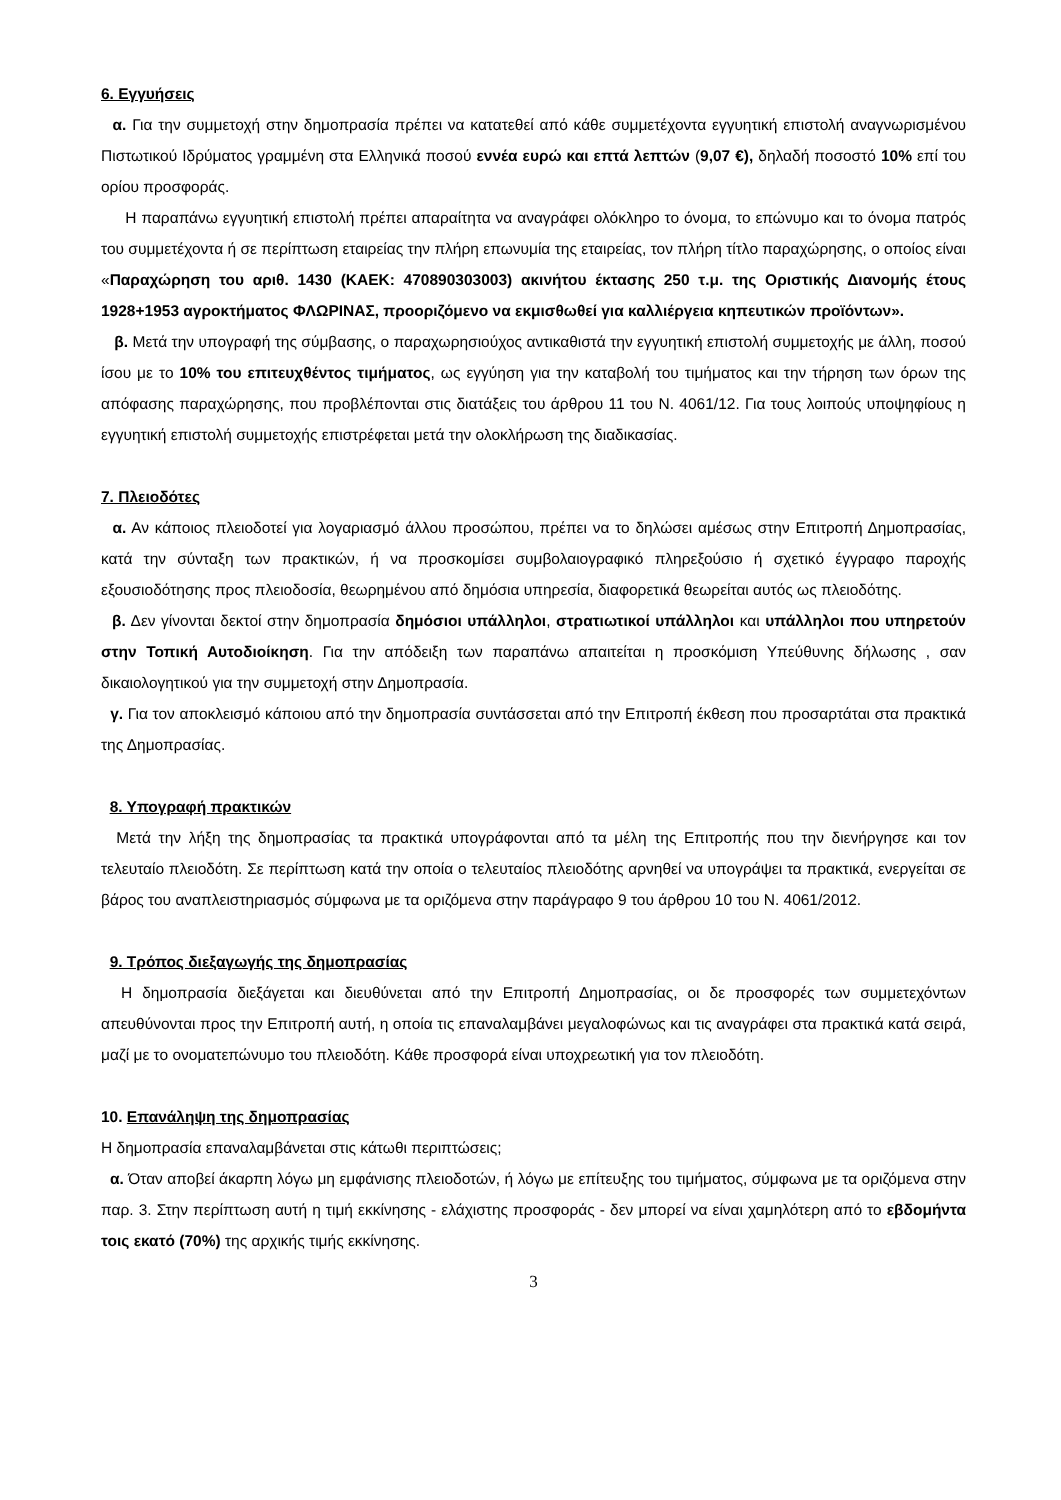6. Εγγυήσεις
α. Για την συμμετοχή στην δημοπρασία πρέπει να κατατεθεί από κάθε συμμετέχοντα εγγυητική επιστολή αναγνωρισμένου Πιστωτικού Ιδρύματος γραμμένη στα Ελληνικά ποσού εννέα ευρώ και επτά λεπτών (9,07 €), δηλαδή ποσοστό 10% επί του ορίου προσφοράς.
Η παραπάνω εγγυητική επιστολή πρέπει απαραίτητα να αναγράφει ολόκληρο το όνομα, το επώνυμο και το όνομα πατρός του συμμετέχοντα ή σε περίπτωση εταιρείας την πλήρη επωνυμία της εταιρείας, τον πλήρη τίτλο παραχώρησης, ο οποίος είναι «Παραχώρηση του αριθ. 1430 (ΚΑΕΚ: 470890303003) ακινήτου έκτασης 250 τ.μ. της Οριστικής Διανομής έτους 1928+1953 αγροκτήματος ΦΛΩΡΙΝΑΣ, προοριζόμενο να εκμισθωθεί για καλλιέργεια κηπευτικών προϊόντων».
β. Μετά την υπογραφή της σύμβασης, ο παραχωρησιούχος αντικαθιστά την εγγυητική επιστολή συμμετοχής με άλλη, ποσού ίσου με το 10% του επιτευχθέντος τιμήματος, ως εγγύηση για την καταβολή του τιμήματος και την τήρηση των όρων της απόφασης παραχώρησης, που προβλέπονται στις διατάξεις του άρθρου 11 του Ν. 4061/12. Για τους λοιπούς υποψηφίους η εγγυητική επιστολή συμμετοχής επιστρέφεται μετά την ολοκλήρωση της διαδικασίας.
7. Πλειοδότες
α. Αν κάποιος πλειοδοτεί για λογαριασμό άλλου προσώπου, πρέπει να το δηλώσει αμέσως στην Επιτροπή Δημοπρασίας, κατά την σύνταξη των πρακτικών, ή να προσκομίσει συμβολαιογραφικό πληρεξούσιο ή σχετικό έγγραφο παροχής εξουσιοδότησης προς πλειοδοσία, θεωρημένου από δημόσια υπηρεσία, διαφορετικά θεωρείται αυτός ως πλειοδότης.
β. Δεν γίνονται δεκτοί στην δημοπρασία δημόσιοι υπάλληλοι, στρατιωτικοί υπάλληλοι και υπάλληλοι που υπηρετούν στην Τοπική Αυτοδιοίκηση. Για την απόδειξη των παραπάνω απαιτείται η προσκόμιση Υπεύθυνης δήλωσης , σαν δικαιολογητικού για την συμμετοχή στην Δημοπρασία.
γ. Για τον αποκλεισμό κάποιου από την δημοπρασία συντάσσεται από την Επιτροπή έκθεση που προσαρτάται στα πρακτικά της Δημοπρασίας.
8. Υπογραφή πρακτικών
Μετά την λήξη της δημοπρασίας τα πρακτικά υπογράφονται από τα μέλη της Επιτροπής που την διενήργησε και τον τελευταίο πλειοδότη. Σε περίπτωση κατά την οποία ο τελευταίος πλειοδότης αρνηθεί να υπογράψει τα πρακτικά, ενεργείται σε βάρος του αναπλειστηριασμός σύμφωνα με τα οριζόμενα στην παράγραφο 9 του άρθρου 10 του Ν. 4061/2012.
9. Τρόπος διεξαγωγής της δημοπρασίας
Η δημοπρασία διεξάγεται και διευθύνεται από την Επιτροπή Δημοπρασίας, οι δε προσφορές των συμμετεχόντων απευθύνονται προς την Επιτροπή αυτή, η οποία τις επαναλαμβάνει μεγαλοφώνως και τις αναγράφει στα πρακτικά κατά σειρά, μαζί με το ονοματεπώνυμο του πλειοδότη. Κάθε προσφορά είναι υποχρεωτική για τον πλειοδότη.
10. Επανάληψη της δημοπρασίας
Η δημοπρασία επαναλαμβάνεται στις κάτωθι περιπτώσεις;
α. Όταν αποβεί άκαρπη λόγω μη εμφάνισης πλειοδοτών, ή λόγω με επίτευξης του τιμήματος, σύμφωνα με τα οριζόμενα στην παρ. 3. Στην περίπτωση αυτή η τιμή εκκίνησης - ελάχιστης προσφοράς - δεν μπορεί να είναι χαμηλότερη από το εβδομήντα τοις εκατό (70%) της αρχικής τιμής εκκίνησης.
3